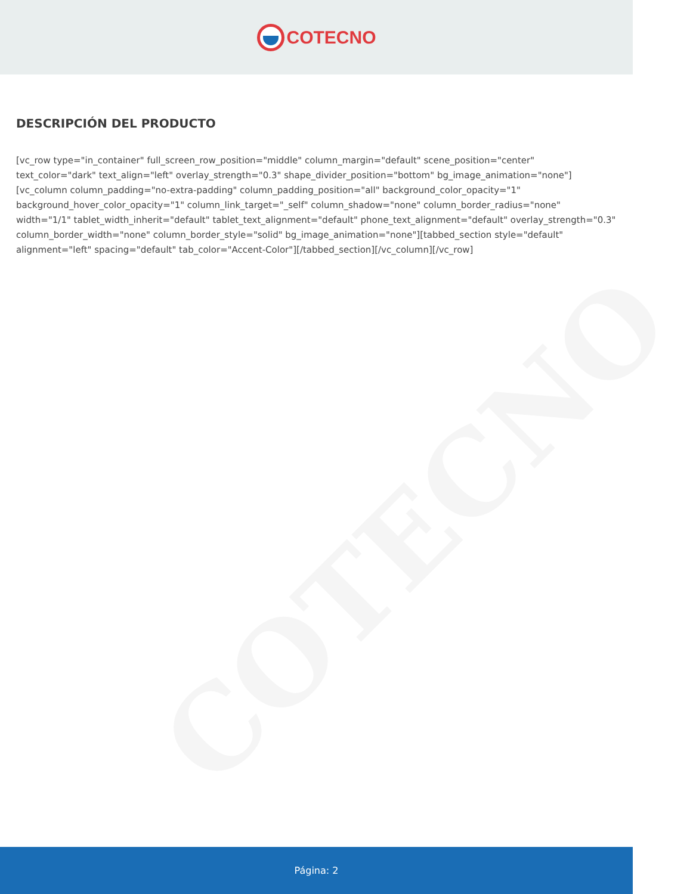COTECNO
COTECNO
DESCRIPCIÓN DEL PRODUCTO
[vc_row type="in_container" full_screen_row_position="middle" column_margin="default" scene_position="center" text_color="dark" text_align="left" overlay_strength="0.3" shape_divider_position="bottom" bg_image_animation="none"][vc_column column_padding="no-extra-padding" column_padding_position="all" background_color_opacity="1" background_hover_color_opacity="1" column_link_target="_self" column_shadow="none" column_border_radius="none" width="1/1" tablet_width_inherit="default" tablet_text_alignment="default" phone_text_alignment="default" overlay_strength="0.3" column_border_width="none" column_border_style="solid" bg_image_animation="none"][tabbed_section style="default" alignment="left" spacing="default" tab_color="Accent-Color"][/tabbed_section][/vc_column][/vc_row]
Página: 2